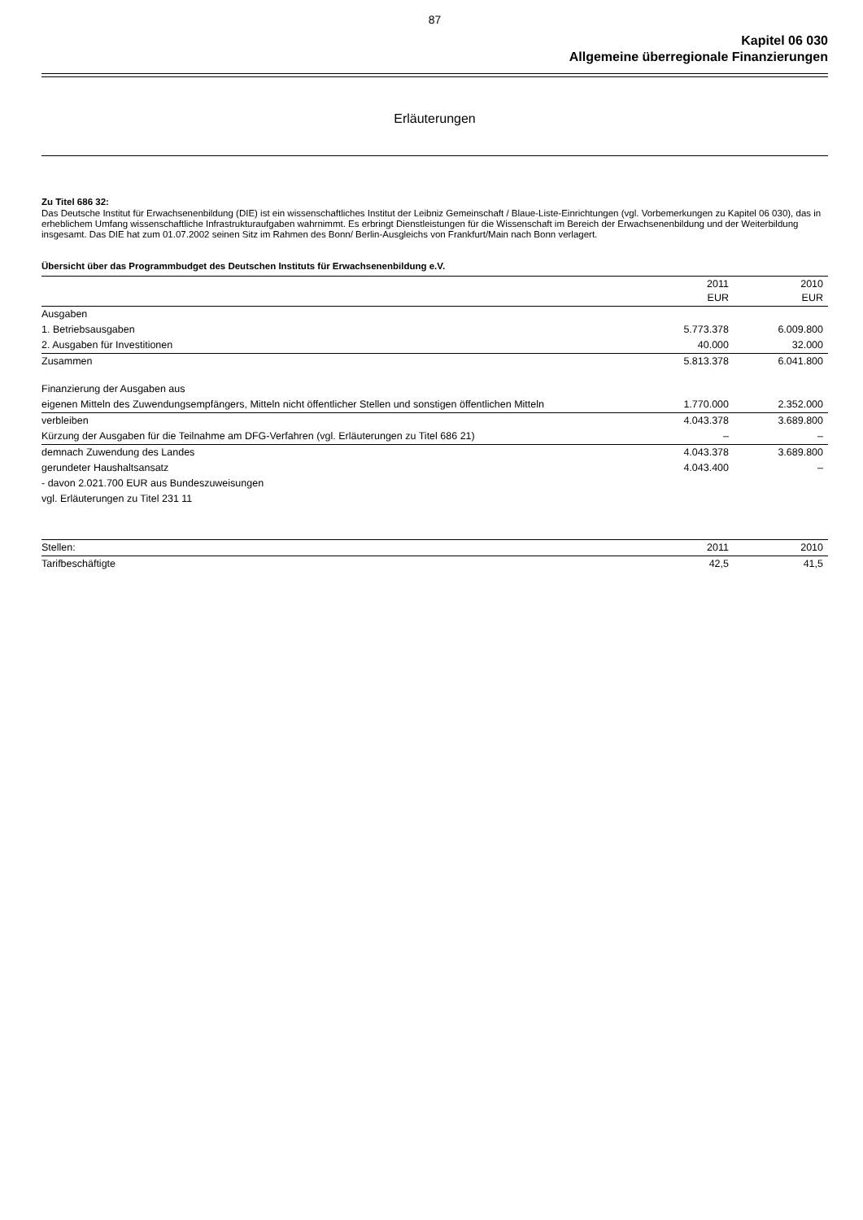87
Kapitel 06 030
Allgemeine überregionale Finanzierungen
Erläuterungen
Zu Titel 686 32:
Das Deutsche Institut für Erwachsenenbildung (DIE) ist ein wissenschaftliches Institut der Leibniz Gemeinschaft / Blaue-Liste-Einrichtungen (vgl. Vorbemerkungen zu Kapitel 06 030), das in erheblichem Umfang wissenschaftliche Infrastrukturaufgaben wahrnimmt. Es erbringt Dienstleistungen für die Wissenschaft im Bereich der Erwachsenenbildung und der Weiterbildung insgesamt. Das DIE hat zum 01.07.2002 seinen Sitz im Rahmen des Bonn/ Berlin-Ausgleichs von Frankfurt/Main nach Bonn verlagert.
Übersicht über das Programmbudget des Deutschen Instituts für Erwachsenenbildung e.V.
| | 2011 EUR | 2010 EUR |
| Ausgaben | | |
| 1. Betriebsausgaben | 5.773.378 | 6.009.800 |
| 2. Ausgaben für Investitionen | 40.000 | 32.000 |
| Zusammen | 5.813.378 | 6.041.800 |
| Finanzierung der Ausgaben aus | | |
| eigenen Mitteln des Zuwendungsempfängers, Mitteln nicht öffentlicher Stellen und sonstigen öffentlichen Mitteln | 1.770.000 | 2.352.000 |
| verbleiben | 4.043.378 | 3.689.800 |
| Kürzung der Ausgaben für die Teilnahme am DFG-Verfahren (vgl. Erläuterungen zu Titel 686 21) | – | – |
| demnach Zuwendung des Landes | 4.043.378 | 3.689.800 |
| gerundeter Haushaltsansatz | 4.043.400 | – |
| - davon 2.021.700 EUR aus Bundeszuweisungen | | |
| vgl. Erläuterungen zu Titel 231 11 | | |
| Stellen: | 2011 | 2010 |
| Tarifbeschäftigte | 42,5 | 41,5 |